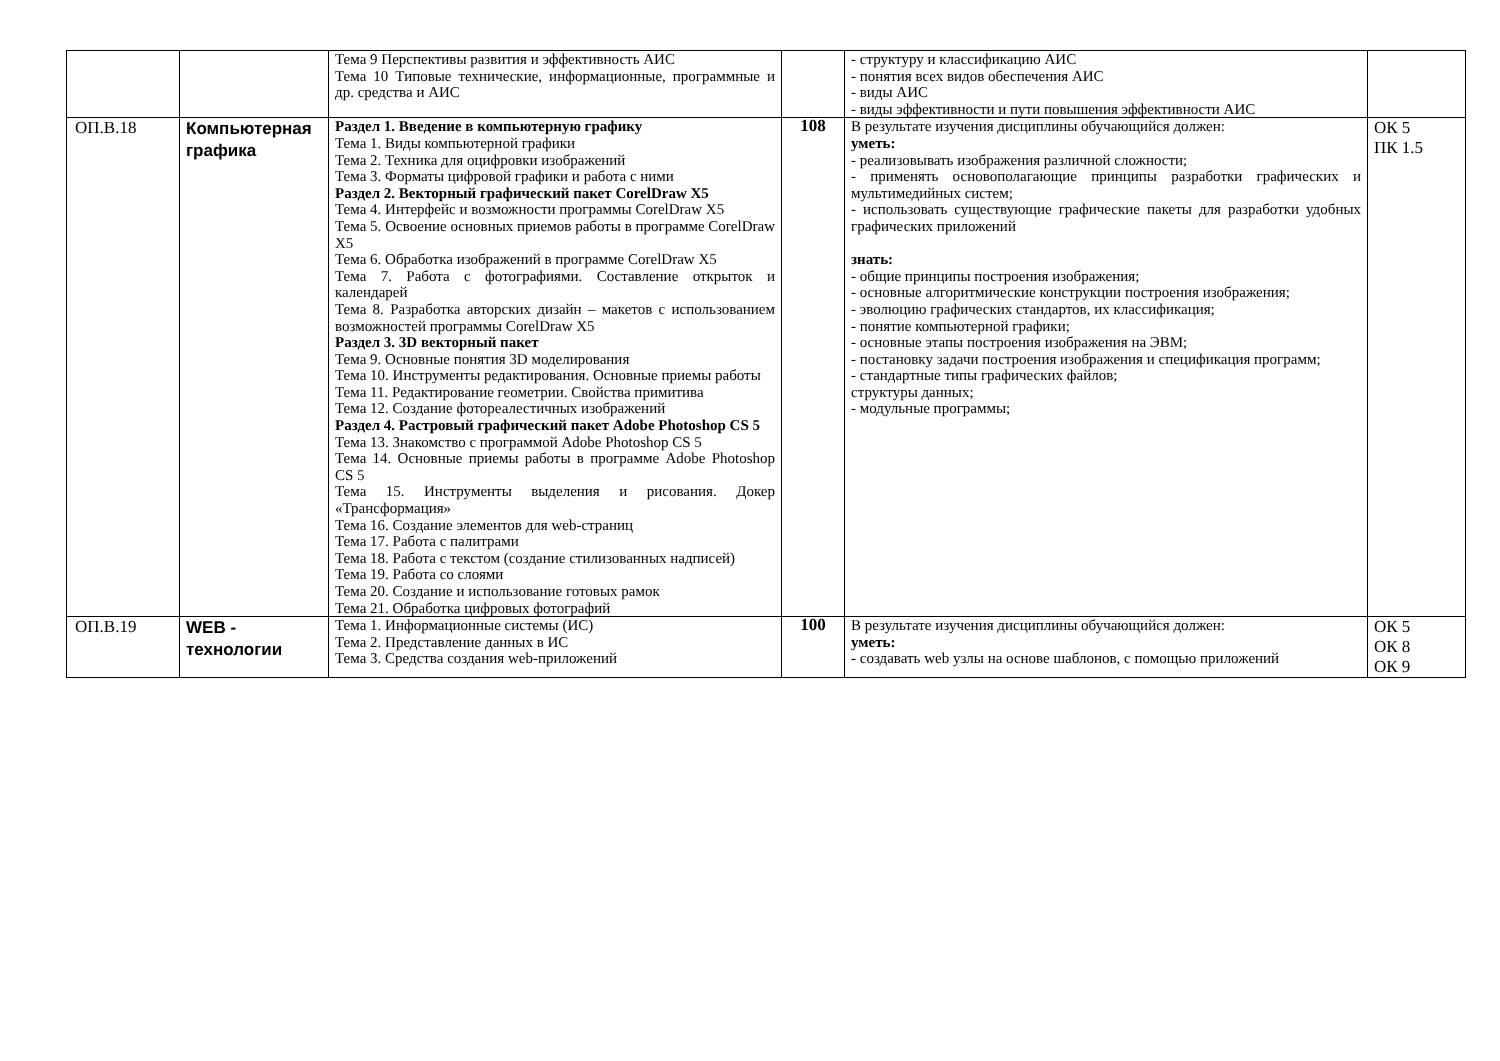| | | Тема 9 Перспективы развития и эффективность АИС Тема 10 Типовые технические, информационные, программные и др. средства и АИС | | - структуру и классификацию АИС - понятия всех видов обеспечения АИС - виды АИС - виды эффективности и пути повышения эффективности АИС | |
| ОП.В.18 | Компьютерная графика | Раздел 1. Введение в компьютерную графику Тема 1. Виды компьютерной графики Тема 2. Техника для оцифровки изображений Тема 3. Форматы цифровой графики и работа с ними Раздел 2. Векторный графический пакет CorelDraw X5 Тема 4. Интерфейс и возможности программы CorelDraw X5 Тема 5. Освоение основных приемов работы в программе CorelDraw X5 Тема 6. Обработка изображений в программе CorelDraw X5 Тема 7. Работа с фотографиями. Составление открыток и календарей Тема 8. Разработка авторских дизайн – макетов с использованием возможностей программы CorelDraw X5 Раздел 3. 3D векторный пакет Тема 9. Основные понятия 3D моделирования Тема 10. Инструменты редактирования. Основные приемы работы Тема 11. Редактирование геометрии. Свойства примитива Тема 12. Создание фотореалестичных изображений Раздел 4. Растровый графический пакет Adobe Photoshop CS 5 Тема 13. Знакомство с программой Adobe Photoshop CS 5 Тема 14. Основные приемы работы в программе Adobe Photoshop CS 5 Тема 15. Инструменты выделения и рисования. Докер «Трансформация» Тема 16. Создание элементов для web-страниц Тема 17. Работа с палитрами Тема 18. Работа с текстом (создание стилизованных надписей) Тема 19. Работа со слоями Тема 20. Создание и использование готовых рамок Тема 21. Обработка цифровых фотографий | 108 | В результате изучения дисциплины обучающийся должен: уметь: - реализовывать изображения различной сложности; - применять основополагающие принципы разработки графических и мультимедийных систем; - использовать существующие графические пакеты для разработки удобных графических приложений знать: - общие принципы построения изображения; - основные алгоритмические конструкции построения изображения; - эволюцию графических стандартов, их классификация; - понятие компьютерной графики; - основные этапы построения изображения на ЭВМ; - постановку задачи построения изображения и спецификация программ; - стандартные типы графических файлов; структуры данных; - модульные программы; | ОК 5 ПК 1.5 |
| ОП.В.19 | WEB - технологии | Тема 1. Информационные системы (ИС) Тема 2. Представление данных в ИС Тема 3. Средства создания web-приложений | 100 | В результате изучения дисциплины обучающийся должен: уметь: - создавать web узлы на основе шаблонов, с помощью приложений | ОК 5 ОК 8 ОК 9 |